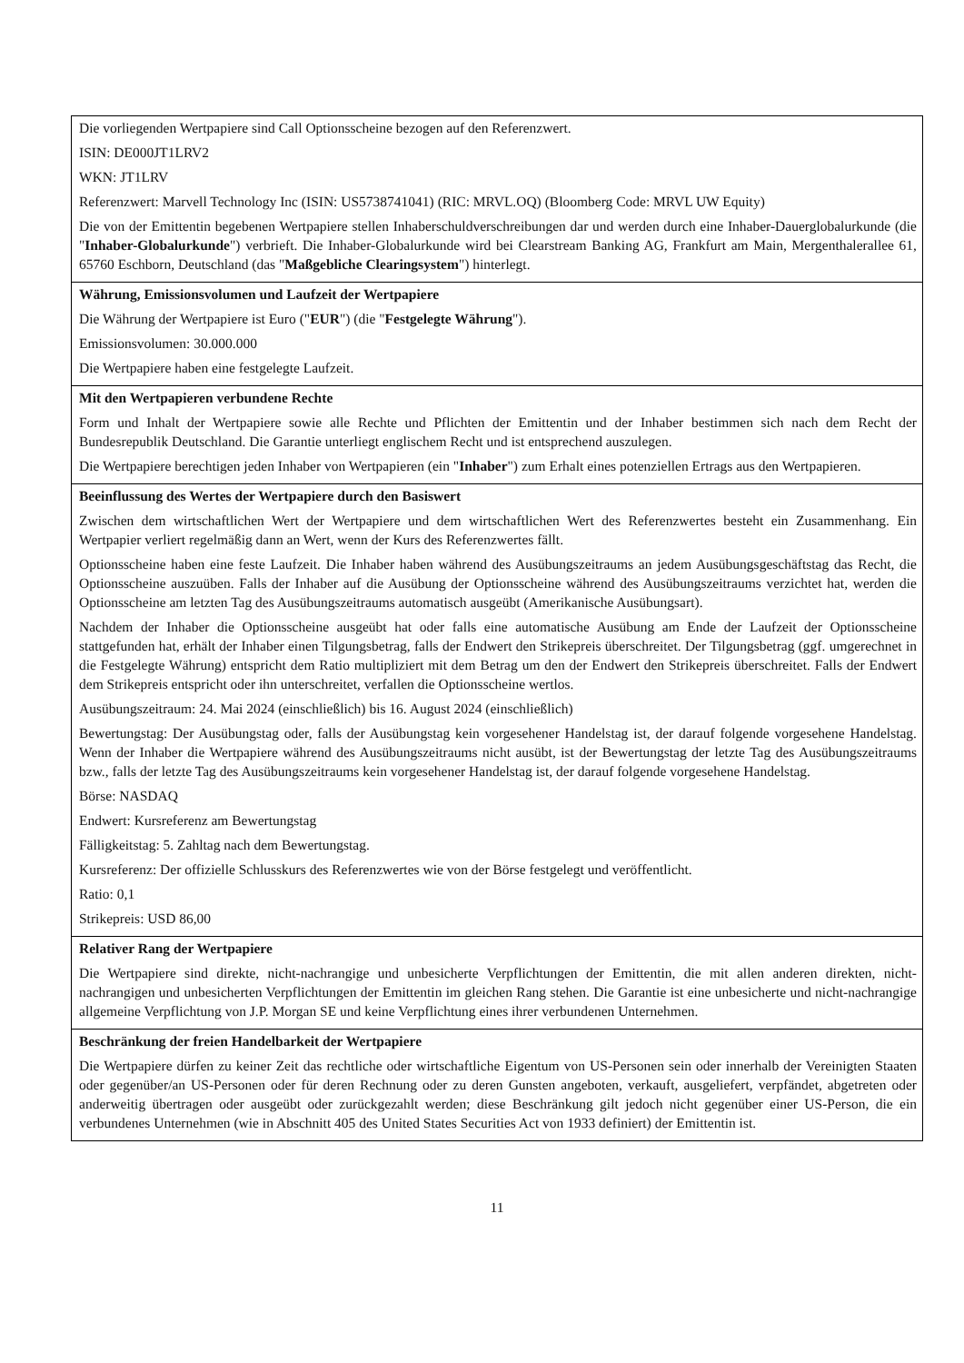| Die vorliegenden Wertpapiere sind Call Optionsscheine bezogen auf den Referenzwert. ISIN: DE000JT1LRV2 WKN: JT1LRV Referenzwert: Marvell Technology Inc (ISIN: US5738741041) (RIC: MRVL.OQ) (Bloomberg Code: MRVL UW Equity) Die von der Emittentin begebenen Wertpapiere stellen Inhaberschuldverschreibungen dar und werden durch eine Inhaber-Dauerglobalurkunde (die " Inhaber-Globalurkunde ") verbrieft. Die Inhaber-Globalurkunde wird bei Clearstream Banking AG, Frankfurt am Main, Mergenthalerallee 61, 65760 Eschborn, Deutschland (das " Maßgebliche Clearingsystem ") hinterlegt. |
| Währung, Emissionsvolumen und Laufzeit der Wertpapiere Die Währung der Wertpapiere ist Euro (" EUR ") (die " Festgelegte Währung "). Emissionsvolumen: 30.000.000 Die Wertpapiere haben eine festgelegte Laufzeit. |
| Mit den Wertpapieren verbundene Rechte Form und Inhalt der Wertpapiere sowie alle Rechte und Pflichten der Emittentin und der Inhaber bestimmen sich nach dem Recht der Bundesrepublik Deutschland. Die Garantie unterliegt englischem Recht und ist entsprechend auszulegen. Die Wertpapiere berechtigen jeden Inhaber von Wertpapieren (ein " Inhaber ") zum Erhalt eines potenziellen Ertrags aus den Wertpapieren. |
| Beeinflussung des Wertes der Wertpapiere durch den Basiswert Zwischen dem wirtschaftlichen Wert der Wertpapiere und dem wirtschaftlichen Wert des Referenzwertes besteht ein Zusammenhang. Ein Wertpapier verliert regelmäßig dann an Wert, wenn der Kurs des Referenzwertes fällt. Optionsscheine haben eine feste Laufzeit. Die Inhaber haben während des Ausübungszeitraums an jedem Ausübungsgeschäftstag das Recht, die Optionsscheine auszuüben. Falls der Inhaber auf die Ausübung der Optionsscheine während des Ausübungszeitraums verzichtet hat, werden die Optionsscheine am letzten Tag des Ausübungszeitraums automatisch ausgeübt (Amerikanische Ausübungsart). Nachdem der Inhaber die Optionsscheine ausgeübt hat oder falls eine automatische Ausübung am Ende der Laufzeit der Optionsscheine stattgefunden hat, erhält der Inhaber einen Tilgungsbetrag, falls der Endwert den Strikepreis überschreitet. Der Tilgungsbetrag (ggf. umgerechnet in die Festgelegte Währung) entspricht dem Ratio multipliziert mit dem Betrag um den der Endwert den Strikepreis überschreitet. Falls der Endwert dem Strikepreis entspricht oder ihn unterschreitet, verfallen die Optionsscheine wertlos. Ausübungszeitraum: 24. Mai 2024 (einschließlich) bis 16. August 2024 (einschließlich) Bewertungstag: Der Ausübungstag oder, falls der Ausübungstag kein vorgesehener Handelstag ist, der darauf folgende vorgesehene Handelstag. Wenn der Inhaber die Wertpapiere während des Ausübungszeitraums nicht ausübt, ist der Bewertungstag der letzte Tag des Ausübungszeitraums bzw., falls der letzte Tag des Ausübungszeitraums kein vorgesehener Handelstag ist, der darauf folgende vorgesehene Handelstag. Börse: NASDAQ Endwert: Kursreferenz am Bewertungstag Fälligkeitstag: 5. Zahltag nach dem Bewertungstag. Kursreferenz: Der offizielle Schlusskurs des Referenzwertes wie von der Börse festgelegt und veröffentlicht. Ratio: 0,1 Strikepreis: USD 86,00 |
| Relativer Rang der Wertpapiere Die Wertpapiere sind direkte, nicht-nachrangige und unbesicherte Verpflichtungen der Emittentin, die mit allen anderen direkten, nicht-nachrangigen und unbesicherten Verpflichtungen der Emittentin im gleichen Rang stehen. Die Garantie ist eine unbesicherte und nicht-nachrangige allgemeine Verpflichtung von J.P. Morgan SE und keine Verpflichtung eines ihrer verbundenen Unternehmen. |
| Beschränkung der freien Handelbarkeit der Wertpapiere Die Wertpapiere dürfen zu keiner Zeit das rechtliche oder wirtschaftliche Eigentum von US-Personen sein oder innerhalb der Vereinigten Staaten oder gegenüber/an US-Personen oder für deren Rechnung oder zu deren Gunsten angeboten, verkauft, ausgeliefert, verpfändet, abgetreten oder anderweitig übertragen oder ausgeübt oder zurückgezahlt werden; diese Beschränkung gilt jedoch nicht gegenüber einer US-Person, die ein verbundenes Unternehmen (wie in Abschnitt 405 des United States Securities Act von 1933 definiert) der Emittentin ist. |
11